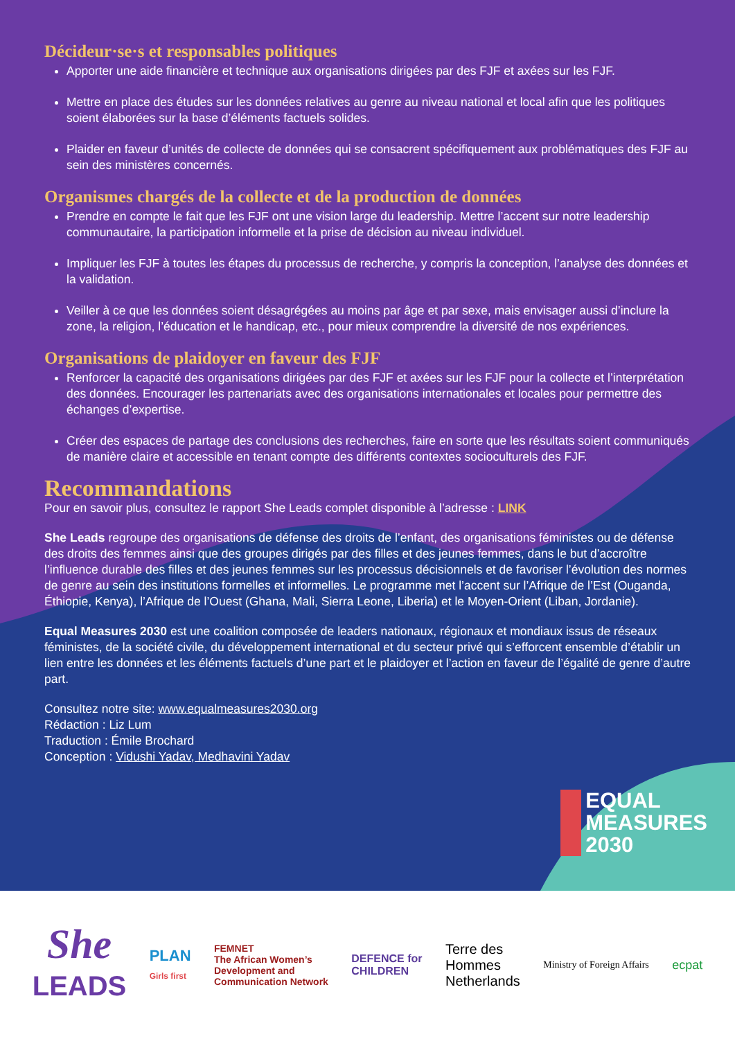Décideur·se·s et responsables politiques
Apporter une aide financière et technique aux organisations dirigées par des FJF et axées sur les FJF.
Mettre en place des études sur les données relatives au genre au niveau national et local afin que les politiques soient élaborées sur la base d’éléments factuels solides.
Plaider en faveur d’unités de collecte de données qui se consacrent spécifiquement aux problématiques des FJF au sein des ministères concernés.
Organismes chargés de la collecte et de la production de données
Prendre en compte le fait que les FJF ont une vision large du leadership. Mettre l’accent sur notre leadership communautaire, la participation informelle et la prise de décision au niveau individuel.
Impliquer les FJF à toutes les étapes du processus de recherche, y compris la conception, l’analyse des données et la validation.
Veiller à ce que les données soient désagrégées au moins par âge et par sexe, mais envisager aussi d’inclure la zone, la religion, l’éducation et le handicap, etc., pour mieux comprendre la diversité de nos expériences.
Organisations de plaidoyer en faveur des FJF
Renforcer la capacité des organisations dirigées par des FJF et axées sur les FJF pour la collecte et l’interprétation des données. Encourager les partenariats avec des organisations internationales et locales pour permettre des échanges d’expertise.
Créer des espaces de partage des conclusions des recherches, faire en sorte que les résultats soient communiqués de manière claire et accessible en tenant compte des différents contextes socioculturels des FJF.
Recommandations
Pour en savoir plus, consultez le rapport She Leads complet disponible à l’adresse : LINK
She Leads regroupe des organisations de défense des droits de l’enfant, des organisations féministes ou de défense des droits des femmes ainsi que des groupes dirigés par des filles et des jeunes femmes, dans le but d’accroître l’influence durable des filles et des jeunes femmes sur les processus décisionnels et de favoriser l’évolution des normes de genre au sein des institutions formelles et informelles. Le programme met l’accent sur l’Afrique de l’Est (Ouganda, Éthiopie, Kenya), l’Afrique de l’Ouest (Ghana, Mali, Sierra Leone, Liberia) et le Moyen-Orient (Liban, Jordanie).
Equal Measures 2030 est une coalition composée de leaders nationaux, régionaux et mondiaux issus de réseaux féministes, de la société civile, du développement international et du secteur privé qui s’efforcent ensemble d’établir un lien entre les données et les éléments factuels d’une part et le plaidoyer et l’action en faveur de l’égalité de genre d’autre part.
Consultez notre site: www.equalmeasures2030.org
Rédaction : Liz Lum
Traduction : Émile Brochard
Conception : Vidushi Yadav, Medhavini Yadav
EQUAL
MEASURES
2030
She
LEADS
PLAN
Girls first
FEMNET
The African Women’s
Development and
Communication Network
DEFENCE for
CHILDREN
Terre des
Hommes
Netherlands
Ministry of Foreign Affairs
ecpat